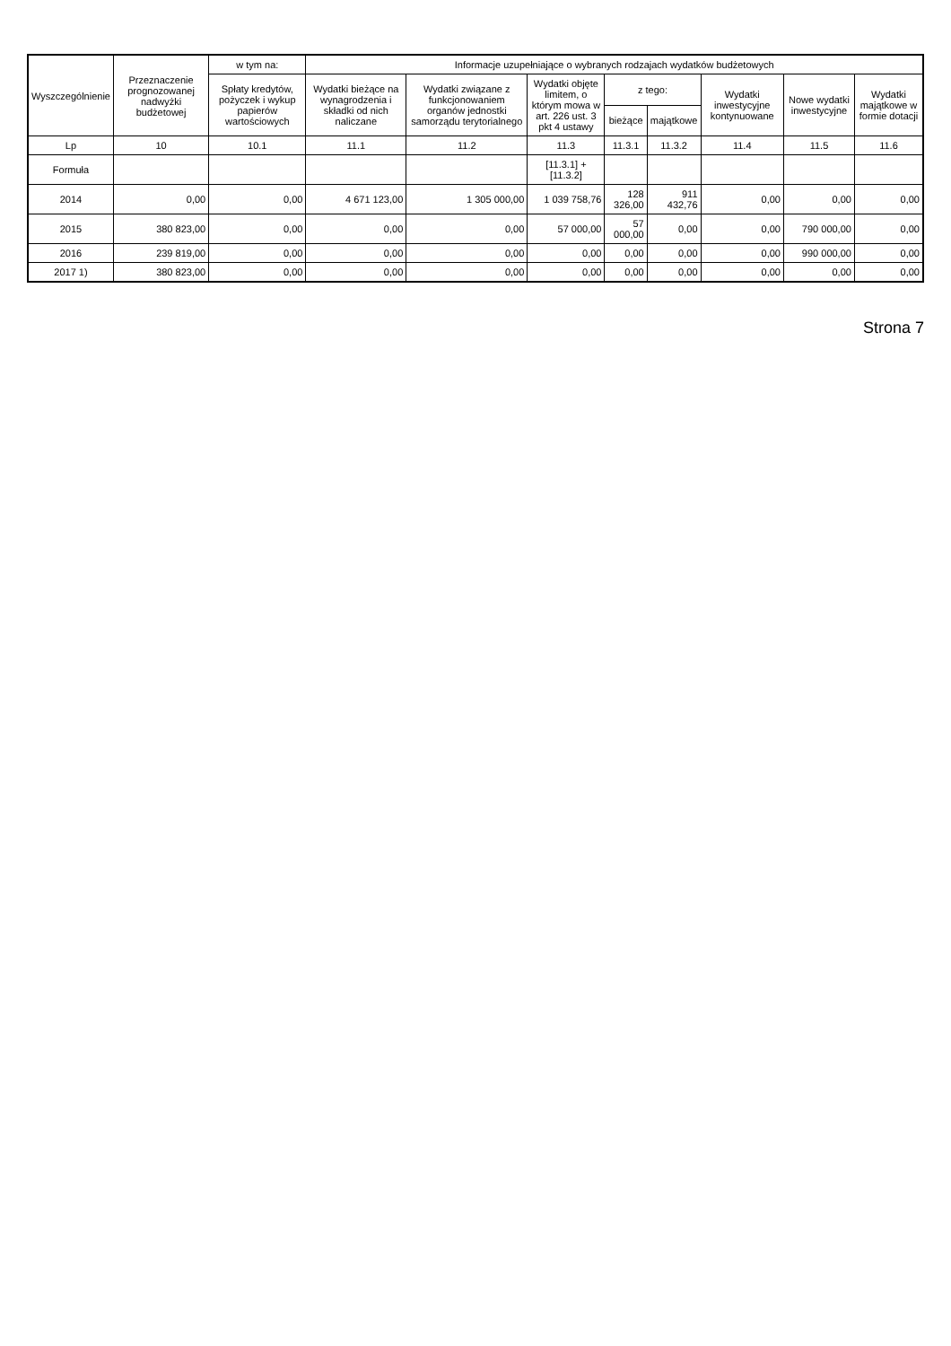| Wyszczególnienie | Przeznaczenie prognozowanej nadwyżki budżetowej | w tym na: | Informacje uzupełniające o wybranych rodzajach wydatków budżetowych | | | | | | | |
| --- | --- | --- | --- | --- | --- | --- | --- | --- | --- | --- |
| | | Spłaty kredytów, pożyczek i wykup papierów wartościowych | Wydatki bieżące na wynagrodzenia i składki od nich naliczane | Wydatki związane z funkcjonowaniem organów jednostki samorządu terytorialnego | Wydatki objęte limitem, o którym mowa w art. 226 ust. 3 pkt 4 ustawy | z tego: | | Wydatki inwestycyjne kontynuowane | Nowe wydatki inwestycyjne | Wydatki majątkowe w formie dotacji |
| | | | | | | bieżące | majątkowe | | | |
| Lp | 10 | 10.1 | 11.1 | 11.2 | 11.3 | 11.3.1 | 11.3.2 | 11.4 | 11.5 | 11.6 |
| Formuła | | | | | [11.3.1] + [11.3.2] | | | | | |
| 2014 | 0,00 | 0,00 | 4 671 123,00 | 1 305 000,00 | 1 039 758,76 | 128 326,00 | 911 432,76 | 0,00 | 0,00 | 0,00 |
| 2015 | 380 823,00 | 0,00 | 0,00 | 0,00 | 57 000,00 | 57 000,00 | 0,00 | 0,00 | 790 000,00 | 0,00 |
| 2016 | 239 819,00 | 0,00 | 0,00 | 0,00 | 0,00 | 0,00 | 0,00 | 0,00 | 990 000,00 | 0,00 |
| 2017 1) | 380 823,00 | 0,00 | 0,00 | 0,00 | 0,00 | 0,00 | 0,00 | 0,00 | 0,00 | 0,00 |
Strona 7